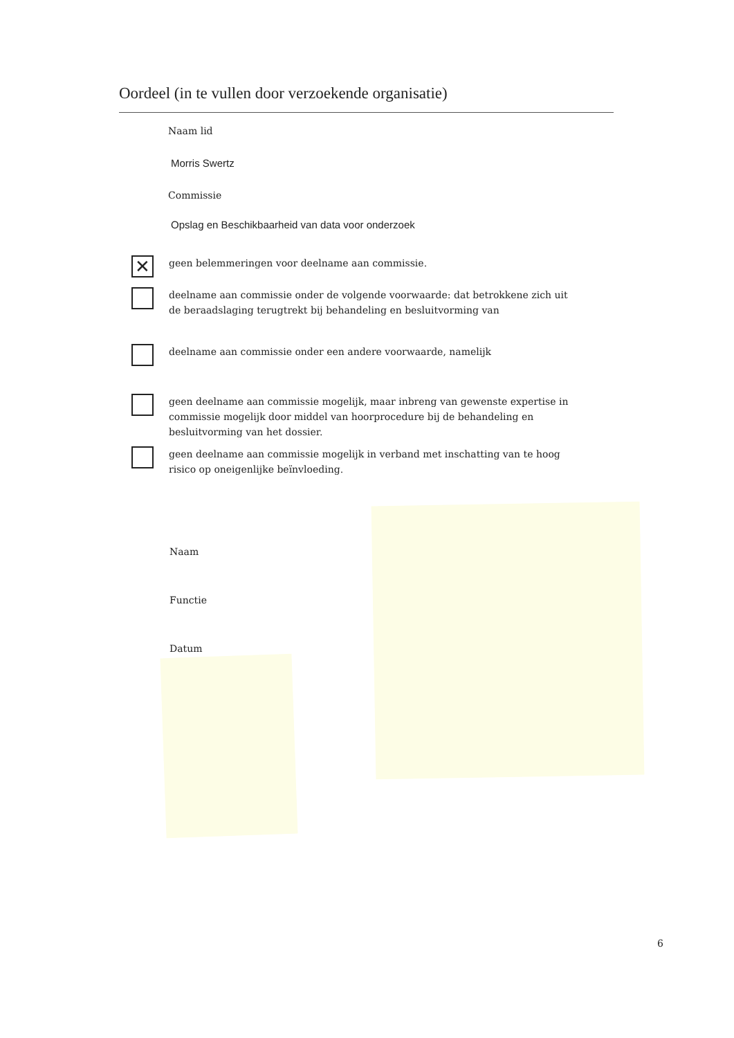Oordeel (in te vullen door verzoekende organisatie)
Naam lid
Morris Swertz
Commissie
Opslag en Beschikbaarheid van data voor onderzoek
✕
geen belemmeringen voor deelname aan commissie.
deelname aan commissie onder de volgende voorwaarde: dat betrokkene zich uit de beraadslaging terugtrekt bij behandeling en besluitvorming van
deelname aan commissie onder een andere voorwaarde, namelijk
geen deelname aan commissie mogelijk, maar inbreng van gewenste expertise in commissie mogelijk door middel van hoorprocedure bij de behandeling en besluitvorming van het dossier.
geen deelname aan commissie mogelijk in verband met inschatting van te hoog risico op oneigenlijke beïnvloeding.
Naam
Functie
Datum
6